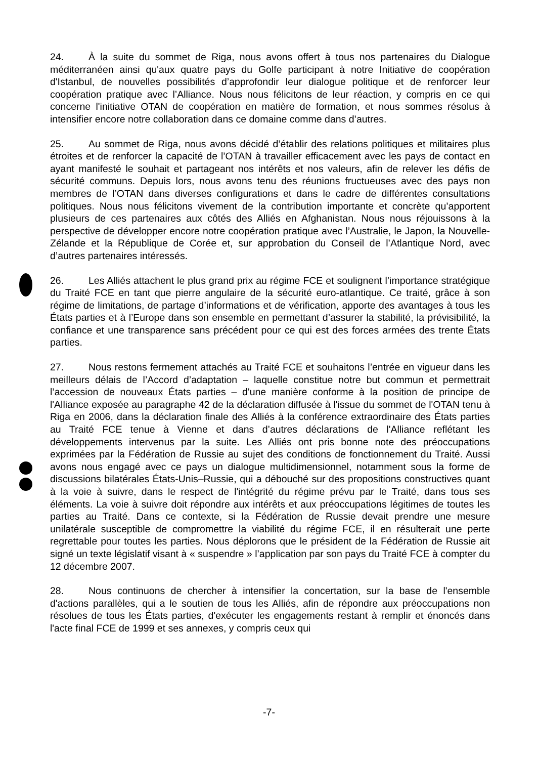24. À la suite du sommet de Riga, nous avons offert à tous nos partenaires du Dialogue méditerranéen ainsi qu'aux quatre pays du Golfe participant à notre Initiative de coopération d'Istanbul, de nouvelles possibilités d’approfondir leur dialogue politique et de renforcer leur coopération pratique avec l’Alliance. Nous nous félicitons de leur réaction, y compris en ce qui concerne l'initiative OTAN de coopération en matière de formation, et nous sommes résolus à intensifier encore notre collaboration dans ce domaine comme dans d’autres.
25. Au sommet de Riga, nous avons décidé d’établir des relations politiques et militaires plus étroites et de renforcer la capacité de l’OTAN à travailler efficacement avec les pays de contact en ayant manifesté le souhait et partageant nos intérêts et nos valeurs, afin de relever les défis de sécurité communs. Depuis lors, nous avons tenu des réunions fructueuses avec des pays non membres de l’OTAN dans diverses configurations et dans le cadre de différentes consultations politiques. Nous nous félicitons vivement de la contribution importante et concrète qu’apportent plusieurs de ces partenaires aux côtés des Alliés en Afghanistan. Nous nous réjouissons à la perspective de développer encore notre coopération pratique avec l’Australie, le Japon, la Nouvelle-Zélande et la République de Corée et, sur approbation du Conseil de l’Atlantique Nord, avec d’autres partenaires intéressés.
26. Les Alliés attachent le plus grand prix au régime FCE et soulignent l’importance stratégique du Traité FCE en tant que pierre angulaire de la sécurité euro-atlantique. Ce traité, grâce à son régime de limitations, de partage d’informations et de vérification, apporte des avantages à tous les États parties et à l’Europe dans son ensemble en permettant d’assurer la stabilité, la prévisibilité, la confiance et une transparence sans précédent pour ce qui est des forces armées des trente États parties.
27. Nous restons fermement attachés au Traité FCE et souhaitons l’entrée en vigueur dans les meilleurs délais de l’Accord d’adaptation – laquelle constitue notre but commun et permettrait l’accession de nouveaux États parties – d'une manière conforme à la position de principe de l'Alliance exposée au paragraphe 42 de la déclaration diffusée à l'issue du sommet de l'OTAN tenu à Riga en 2006, dans la déclaration finale des Alliés à la conférence extraordinaire des États parties au Traité FCE tenue à Vienne et dans d’autres déclarations de l'Alliance reflétant les développements intervenus par la suite. Les Alliés ont pris bonne note des préoccupations exprimées par la Fédération de Russie au sujet des conditions de fonctionnement du Traité. Aussi avons nous engagé avec ce pays un dialogue multidimensionnel, notamment sous la forme de discussions bilatérales États-Unis–Russie, qui a débouché sur des propositions constructives quant à la voie à suivre, dans le respect de l'intégrité du régime prévu par le Traité, dans tous ses éléments. La voie à suivre doit répondre aux intérêts et aux préoccupations légitimes de toutes les parties au Traité. Dans ce contexte, si la Fédération de Russie devait prendre une mesure unilatérale susceptible de compromettre la viabilité du régime FCE, il en résulterait une perte regrettable pour toutes les parties. Nous déplorons que le président de la Fédération de Russie ait signé un texte législatif visant à « suspendre » l’application par son pays du Traité FCE à compter du 12 décembre 2007.
28. Nous continuons de chercher à intensifier la concertation, sur la base de l'ensemble d'actions parallèles, qui a le soutien de tous les Alliés, afin de répondre aux préoccupations non résolues de tous les États parties, d'exécuter les engagements restant à remplir et énoncés dans l'acte final FCE de 1999 et ses annexes, y compris ceux qui
-7-